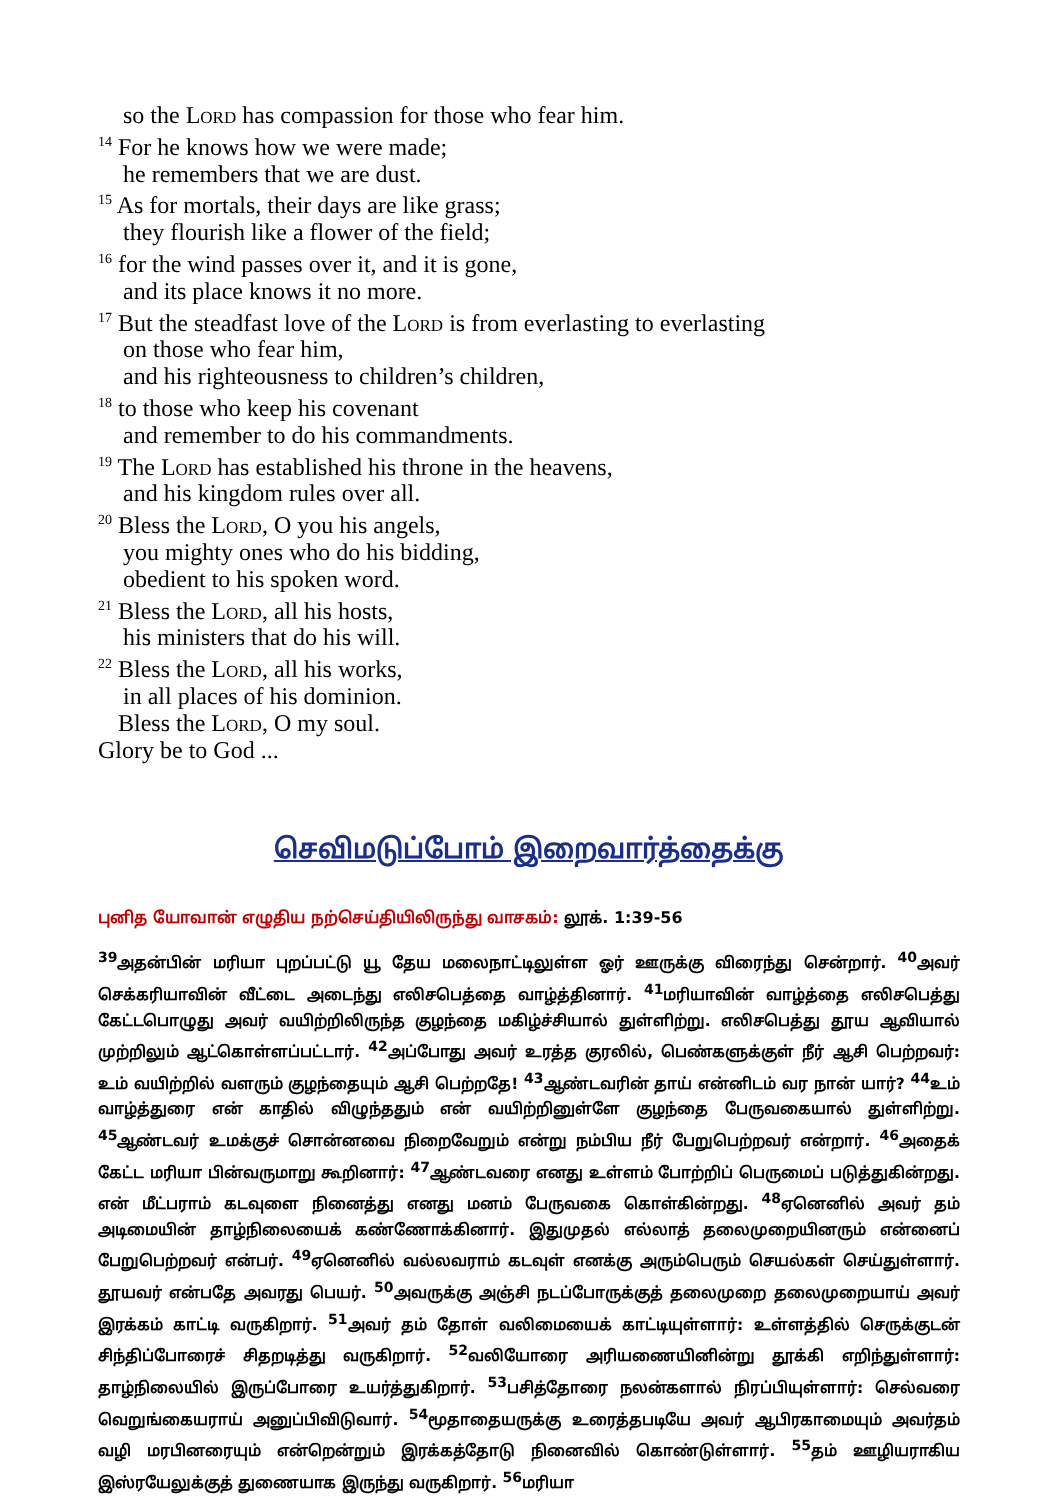so the Lord has compassion for those who fear him.
<sup>14</sup> For he knows how we were made;
he remembers that we are dust.
<sup>15</sup> As for mortals, their days are like grass;
they flourish like a flower of the field;
<sup>16</sup> for the wind passes over it, and it is gone,
and its place knows it no more.
<sup>17</sup> But the steadfast love of the Lord is from everlasting to everlasting
on those who fear him,
and his righteousness to children’s children,
<sup>18</sup> to those who keep his covenant
and remember to do his commandments.
<sup>19</sup> The Lord has established his throne in the heavens,
and his kingdom rules over all.
<sup>20</sup> Bless the Lord, O you his angels,
you mighty ones who do his bidding,
obedient to his spoken word.
<sup>21</sup> Bless the Lord, all his hosts,
his ministers that do his will.
<sup>22</sup> Bless the Lord, all his works,
in all places of his dominion.
Bless the Lord, O my soul.
Glory be to God ...
செவிமடுப்போம் இறைவார்த்தைக்கு
புனித யோவான் எழுதிய நற்செய்தியிலிருந்து வாசகம்: லூக். 1:39-56
<sup>39</sup> அதன்பின் மரியா புறப்பட்டு யூ தேய மலைநாட்டிலுள்ள ஓர் ஊருக்கு விரைந்து சென்றார். <sup>40</sup>அவர் செக்கரியாவின் வீட்டை அடைந்து எலிசபெத்தை வாழ்த்தினார். <sup>41</sup>மரியாவின் வாழ்த்தை எலிசபெத்து கேட்டபொழுது அவர் வயிற்றிலிருந்த குழந்தை மகிழ்ச்சியால் துள்ளிற்று. எலிசபெத்து தூய ஆவியால் முற்றிலும் ஆட்கொள்ளப்பட்டார். <sup>42</sup>அப்போது அவர் உரத்த குரலில், பெண்களுக்குள் நீர் ஆசி பெற்றவர்: உம் வயிற்றில் வளரும் குழந்தையும் ஆசி பெற்றதே! <sup>43</sup>ஆண்டவரின் தாய் என்னிடம் வர நான் யார்? <sup>44</sup>உம் வாழ்த்துரை என் காதில் விழுந்ததும் என் வயிற்றினுள்ளே குழந்தை பேருவகையால் துள்ளிற்று. <sup>45</sup>ஆண்டவர் உமக்குச் சொன்னவை நிறைவேறும் என்று நம்பிய நீர் பேறுபெற்றவர் என்றார். <sup>46</sup>அதைக் கேட்ட மரியா பின்வருமாறு கூறினார்: <sup>47</sup>ஆண்டவரை எனது உள்ளம் போற்றிப் பெருமைப் படுத்துகின்றது. என் மீட்பராம் கடவுளை நினைத்து எனது மனம் பேருவகை கொள்கின்றது. <sup>48</sup>ஏனெனில் அவர் தம் அடிமையின் தாழ்நிலையைக் கண்ணோக்கினார். இதுமுதல் எல்லாத் தலைமுறையினரும் என்னைப் பேறுபெற்றவர் என்பர். <sup>49</sup>ஏனெனில் வல்லவராம் கடவுள் எனக்கு அரும்பெரும் செயல்கள் செய்துள்ளார். தூயவர் என்பதே அவரது பெயர். <sup>50</sup>அவருக்கு அஞ்சி நடப்போருக்குத் தலைமுறை தலைமுறையாய் அவர் இரக்கம் காட்டி வருகிறார். <sup>51</sup>அவர் தம் தோள் வலிமையைக் காட்டியுள்ளார்: உள்ளத்தில் செருக்குடன் சிந்திப்போரைச் சிதறடித்து வருகிறார். <sup>52</sup>வலியோரை அரியணையினின்று தூக்கி எறிந்துள்ளார்: தாழ்நிலையில் இருப்போரை உயர்த்துகிறார். <sup>53</sup>பசித்தோரை நலன்களால் நிரப்பியுள்ளார்: செல்வரை வெறுங்கையராய் அனுப்பிவிடுவார். <sup>54</sup>மூதாதையருக்கு உரைத்தபடியே அவர் ஆபிரகாமையும் அவர்தம் வழி மரபினரையும் என்றென்றும் இரக்கத்தோடு நினைவில் கொண்டுள்ளார். <sup>55</sup>தம் ஊழியராகிய இஸ்ரயேலுக்குத் துணையாக இருந்து வருகிறார். <sup>56</sup>மரியா